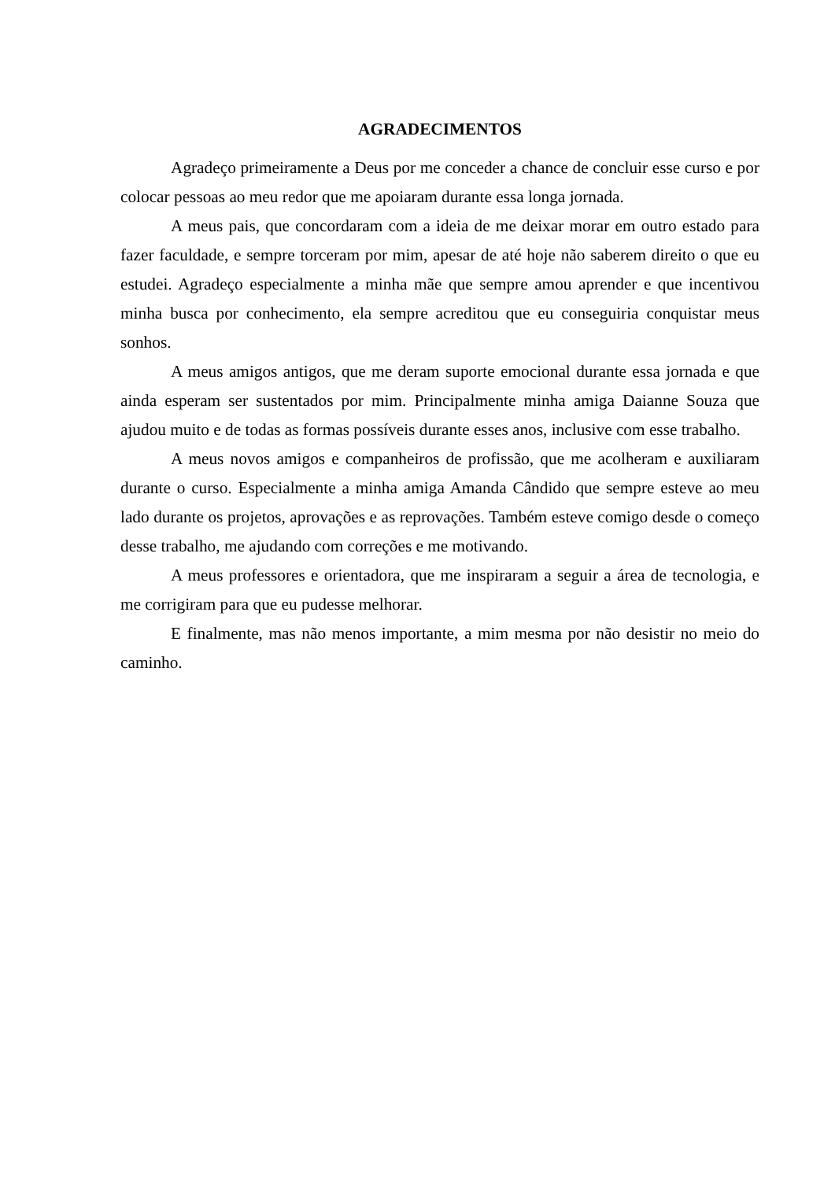AGRADECIMENTOS
Agradeço primeiramente a Deus por me conceder a chance de concluir esse curso e por colocar pessoas ao meu redor que me apoiaram durante essa longa jornada.
A meus pais, que concordaram com a ideia de me deixar morar em outro estado para fazer faculdade, e sempre torceram por mim, apesar de até hoje não saberem direito o que eu estudei. Agradeço especialmente a minha mãe que sempre amou aprender e que incentivou minha busca por conhecimento, ela sempre acreditou que eu conseguiria conquistar meus sonhos.
A meus amigos antigos, que me deram suporte emocional durante essa jornada e que ainda esperam ser sustentados por mim. Principalmente minha amiga Daianne Souza que ajudou muito e de todas as formas possíveis durante esses anos, inclusive com esse trabalho.
A meus novos amigos e companheiros de profissão, que me acolheram e auxiliaram durante o curso. Especialmente a minha amiga Amanda Cândido que sempre esteve ao meu lado durante os projetos, aprovações e as reprovações. Também esteve comigo desde o começo desse trabalho, me ajudando com correções e me motivando.
A meus professores e orientadora, que me inspiraram a seguir a área de tecnologia, e me corrigiram para que eu pudesse melhorar.
E finalmente, mas não menos importante, a mim mesma por não desistir no meio do caminho.